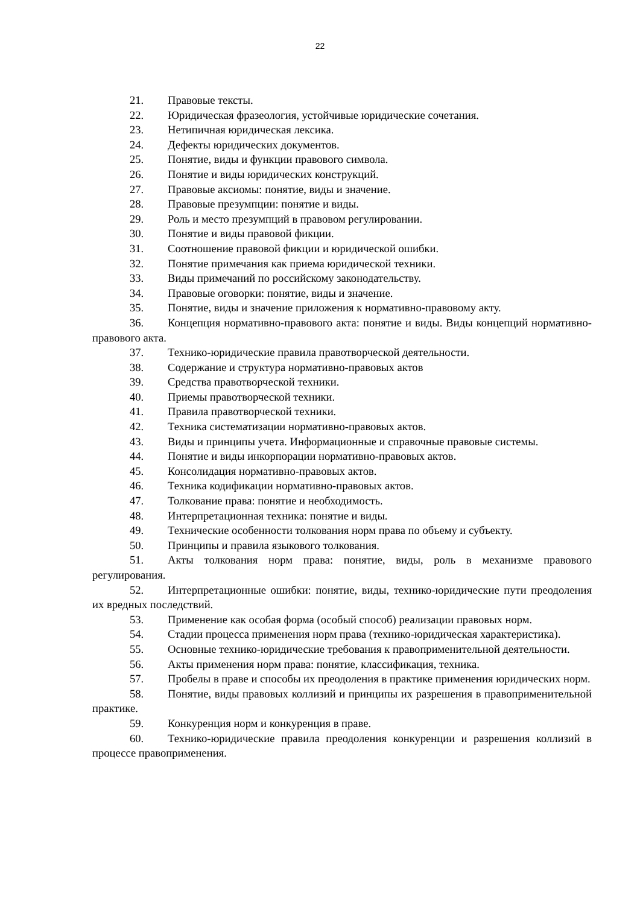22
21. Правовые тексты.
22. Юридическая фразеология, устойчивые юридические сочетания.
23. Нетипичная юридическая лексика.
24. Дефекты юридических документов.
25. Понятие, виды и функции правового символа.
26. Понятие и виды юридических конструкций.
27. Правовые аксиомы: понятие, виды и значение.
28. Правовые презумпции: понятие и виды.
29. Роль и место презумпций в правовом регулировании.
30. Понятие и виды правовой фикции.
31. Соотношение правовой фикции и юридической ошибки.
32. Понятие примечания как приема юридической техники.
33. Виды примечаний по российскому законодательству.
34. Правовые оговорки: понятие, виды и значение.
35. Понятие, виды и значение приложения к нормативно-правовому акту.
36. Концепция нормативно-правового акта: понятие и виды. Виды концепций нормативно-правового акта.
37. Технико-юридические правила правотворческой деятельности.
38. Содержание и структура нормативно-правовых актов
39. Средства правотворческой техники.
40. Приемы правотворческой техники.
41. Правила правотворческой техники.
42. Техника систематизации нормативно-правовых актов.
43. Виды и принципы учета. Информационные и справочные правовые системы.
44. Понятие и виды инкорпорации нормативно-правовых актов.
45. Консолидация нормативно-правовых актов.
46. Техника кодификации нормативно-правовых актов.
47. Толкование права: понятие и необходимость.
48. Интерпретационная техника: понятие и виды.
49. Технические особенности толкования норм права по объему и субъекту.
50. Принципы и правила языкового толкования.
51. Акты толкования норм права: понятие, виды, роль в механизме правового регулирования.
52. Интерпретационные ошибки: понятие, виды, технико-юридические пути преодоления их вредных последствий.
53. Применение как особая форма (особый способ) реализации правовых норм.
54. Стадии процесса применения норм права (технико-юридическая характеристика).
55. Основные технико-юридические требования к правоприменительной деятельности.
56. Акты применения норм права: понятие, классификация, техника.
57. Пробелы в праве и способы их преодоления в практике применения юридических норм.
58. Понятие, виды правовых коллизий и принципы их разрешения в правоприменительной практике.
59. Конкуренция норм и конкуренция в праве.
60. Технико-юридические правила преодоления конкуренции и разрешения коллизий в процессе правоприменения.